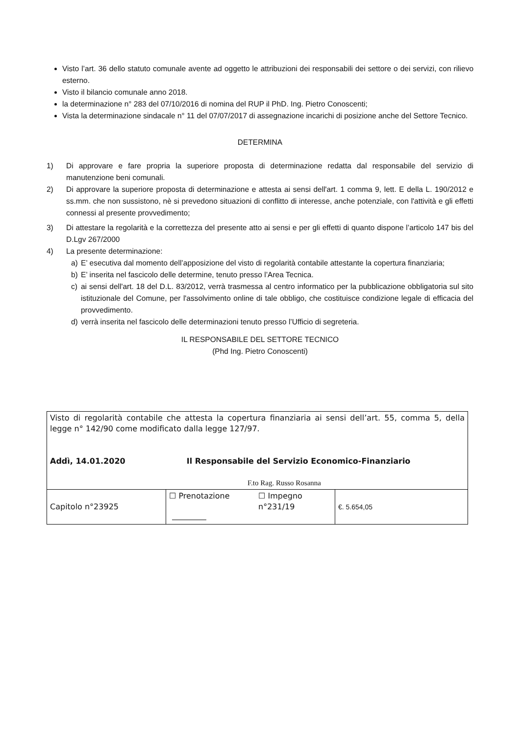Visto l’art. 36 dello statuto comunale avente ad oggetto le attribuzioni dei responsabili dei settore o dei servizi, con rilievo esterno.
Visto il bilancio comunale anno 2018.
la determinazione n° 283 del 07/10/2016 di nomina del RUP il PhD. Ing. Pietro Conoscenti;
Vista la determinazione sindacale n° 11 del 07/07/2017 di assegnazione incarichi di posizione anche del Settore Tecnico.
DETERMINA
1) Di approvare e fare propria la superiore proposta di determinazione redatta dal responsabile del servizio di manutenzione beni comunali.
2) Di approvare la superiore proposta di determinazione e attesta ai sensi dell'art. 1 comma 9, lett. E della L. 190/2012 e ss.mm. che non sussistono, nè si prevedono situazioni di conflitto di interesse, anche potenziale, con l'attività e gli effetti connessi al presente provvedimento;
3) Di attestare la regolarità e la correttezza del presente atto ai sensi e per gli effetti di quanto dispone l’articolo 147 bis del D.Lgv 267/2000
4) La presente determinazione:
a) E’ esecutiva dal momento dell’apposizione del visto di regolarità contabile attestante la copertura finanziaria;
b) E’ inserita nel fascicolo delle determine, tenuto presso l’Area Tecnica.
c) ai sensi dell'art. 18 del D.L. 83/2012, verrà trasmessa al centro informatico per la pubblicazione obbligatoria sul sito istituzionale del Comune, per l'assolvimento online di tale obbligo, che costituisce condizione legale di efficacia del provvedimento.
d) verrà inserita nel fascicolo delle determinazioni tenuto presso l’Ufficio di segreteria.
IL RESPONSABILE DEL SETTORE TECNICO
(Phd Ing. Pietro Conoscenti)
| Visto di regolarità contabile che attesta la copertura finanziaria ai sensi dell’art. 55, comma 5, della legge n° 142/90 come modificato dalla legge 127/97. Addì, 14.01.2020 Il Responsabile del Servizio Economico-Finanziario F.to Rag. Russo Rosanna | | | |
| Capitolo n°23925 | ☐ Prenotazione | ☐ Impegno n°231/19 | €. 5.654,05 |